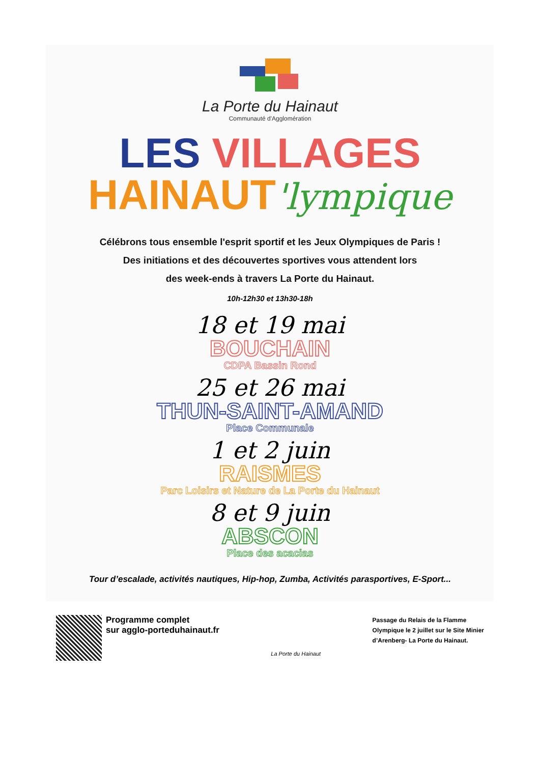La Porte du Hainaut
Communauté d'Agglomération
LES VILLAGES
HAINAUT'lympique
Célébrons tous ensemble l'esprit sportif et les Jeux Olympiques de Paris !
Des initiations et des découvertes sportives vous attendent lors
des week-ends à travers La Porte du Hainaut.
10h-12h30 et 13h30-18h
18 et 19 mai
BOUCHAIN
CDPA Bassin Rond
25 et 26 mai
THUN-SAINT-AMAND
Place Communale
1 et 2 juin
RAISMES
Parc Loisirs et Nature de La Porte du Hainaut
8 et 9 juin
ABSCON
Place des acacias
Tour d’escalade, activités nautiques, Hip-hop, Zumba, Activités parasportives, E-Sport...
Programme complet
sur agglo-porteduhainaut.fr
La Porte du Hainaut
Passage du Relais de la Flamme
Olympique le 2 juillet sur le Site Minier
d’Arenberg- La Porte du Hainaut.